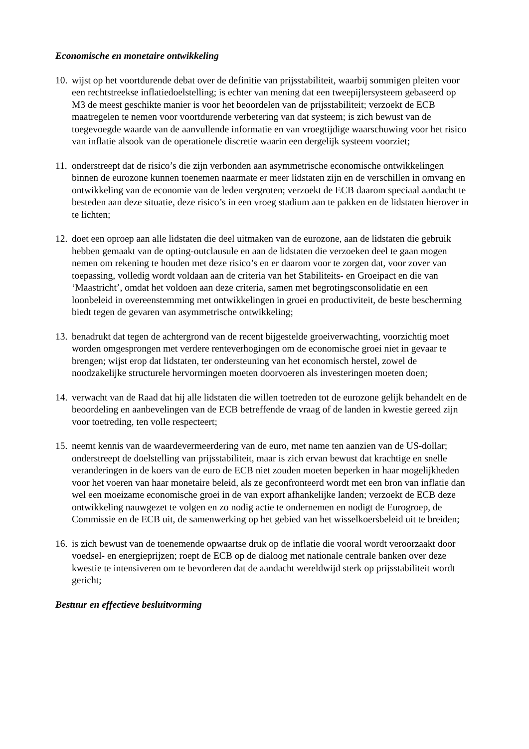Economische en monetaire ontwikkeling
10. wijst op het voortdurende debat over de definitie van prijsstabiliteit, waarbij sommigen pleiten voor een rechtstreekse inflatiedoelstelling; is echter van mening dat een tweepijlersysteem gebaseerd op M3 de meest geschikte manier is voor het beoordelen van de prijsstabiliteit; verzoekt de ECB maatregelen te nemen voor voortdurende verbetering van dat systeem; is zich bewust van de toegevoegde waarde van de aanvullende informatie en van vroegtijdige waarschuwing voor het risico van inflatie alsook van de operationele discretie waarin een dergelijk systeem voorziet;
11. onderstreept dat de risico’s die zijn verbonden aan asymmetrische economische ontwikkelingen binnen de eurozone kunnen toenemen naarmate er meer lidstaten zijn en de verschillen in omvang en ontwikkeling van de economie van de leden vergroten; verzoekt de ECB daarom speciaal aandacht te besteden aan deze situatie, deze risico’s in een vroeg stadium aan te pakken en de lidstaten hierover in te lichten;
12. doet een oproep aan alle lidstaten die deel uitmaken van de eurozone, aan de lidstaten die gebruik hebben gemaakt van de opting-outclausule en aan de lidstaten die verzoeken deel te gaan mogen nemen om rekening te houden met deze risico’s en er daarom voor te zorgen dat, voor zover van toepassing, volledig wordt voldaan aan de criteria van het Stabiliteits- en Groeipact en die van ‘Maastricht’, omdat het voldoen aan deze criteria, samen met begrotingsconsolidatie en een loonbeleid in overeenstemming met ontwikkelingen in groei en productiviteit, de beste bescherming biedt tegen de gevaren van asymmetrische ontwikkeling;
13. benadrukt dat tegen de achtergrond van de recent bijgestelde groeiverwachting, voorzichtig moet worden omgesprongen met verdere renteverhogingen om de economische groei niet in gevaar te brengen; wijst erop dat lidstaten, ter ondersteuning van het economisch herstel, zowel de noodzakelijke structurele hervormingen moeten doorvoeren als investeringen moeten doen;
14. verwacht van de Raad dat hij alle lidstaten die willen toetreden tot de eurozone gelijk behandelt en de beoordeling en aanbevelingen van de ECB betreffende de vraag of de landen in kwestie gereed zijn voor toetreding, ten volle respecteert;
15. neemt kennis van de waardevermeerdering van de euro, met name ten aanzien van de US-dollar; onderstreept de doelstelling van prijsstabiliteit, maar is zich ervan bewust dat krachtige en snelle veranderingen in de koers van de euro de ECB niet zouden moeten beperken in haar mogelijkheden voor het voeren van haar monetaire beleid, als ze geconfronteerd wordt met een bron van inflatie dan wel een moeizame economische groei in de van export afhankelijke landen; verzoekt de ECB deze ontwikkeling nauwgezet te volgen en zo nodig actie te ondernemen en nodigt de Eurogroep, de Commissie en de ECB uit, de samenwerking op het gebied van het wisselkoersbeleid uit te breiden;
16. is zich bewust van de toenemende opwaartse druk op de inflatie die vooral wordt veroorzaakt door voedsel- en energieprijzen; roept de ECB op de dialoog met nationale centrale banken over deze kwestie te intensiveren om te bevorderen dat de aandacht wereldwijd sterk op prijsstabiliteit wordt gericht;
Bestuur en effectieve besluitvorming